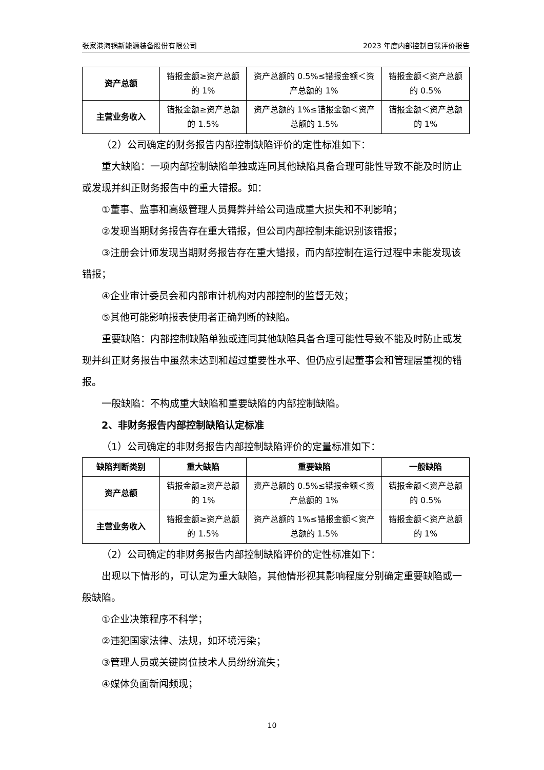张家港海锅新能源装备股份有限公司 2023 年度内部控制自我评价报告
| 资产总额 | 错报金额≥资产总额的 1% | 资产总额的 0.5%≤错报金额＜资产总额的 1% | 错报金额＜资产总额的 0.5% |
| 主营业务收入 | 错报金额≥资产总额的 1.5% | 资产总额的 1%≤错报金额＜资产总额的 1.5% | 错报金额＜资产总额的 1% |
（2）公司确定的财务报告内部控制缺陷评价的定性标准如下：
重大缺陷：一项内部控制缺陷单独或连同其他缺陷具备合理可能性导致不能及时防止或发现并纠正财务报告中的重大错报。如：
①董事、监事和高级管理人员舞弊并给公司造成重大损失和不利影响；
②发现当期财务报告存在重大错报，但公司内部控制未能识别该错报；
③注册会计师发现当期财务报告存在重大错报，而内部控制在运行过程中未能发现该错报；
④企业审计委员会和内部审计机构对内部控制的监督无效；
⑤其他可能影响报表使用者正确判断的缺陷。
重要缺陷：内部控制缺陷单独或连同其他缺陷具备合理可能性导致不能及时防止或发现并纠正财务报告中虽然未达到和超过重要性水平、但仍应引起董事会和管理层重视的错报。
一般缺陷：不构成重大缺陷和重要缺陷的内部控制缺陷。
2、非财务报告内部控制缺陷认定标准
（1）公司确定的非财务报告内部控制缺陷评价的定量标准如下：
| 缺陷判断类别 | 重大缺陷 | 重要缺陷 | 一般缺陷 |
| --- | --- | --- | --- |
| 资产总额 | 错报金额≥资产总额的 1% | 资产总额的 0.5%≤错报金额＜资产总额的 1% | 错报金额＜资产总额的 0.5% |
| 主营业务收入 | 错报金额≥资产总额的 1.5% | 资产总额的 1%≤错报金额＜资产总额的 1.5% | 错报金额＜资产总额的 1% |
（2）公司确定的非财务报告内部控制缺陷评价的定性标准如下：
出现以下情形的，可认定为重大缺陷，其他情形视其影响程度分别确定重要缺陷或一般缺陷。
①企业决策程序不科学；
②违犯国家法律、法规，如环境污染；
③管理人员或关键岗位技术人员纷纷流失；
④媒体负面新闻频现；
10